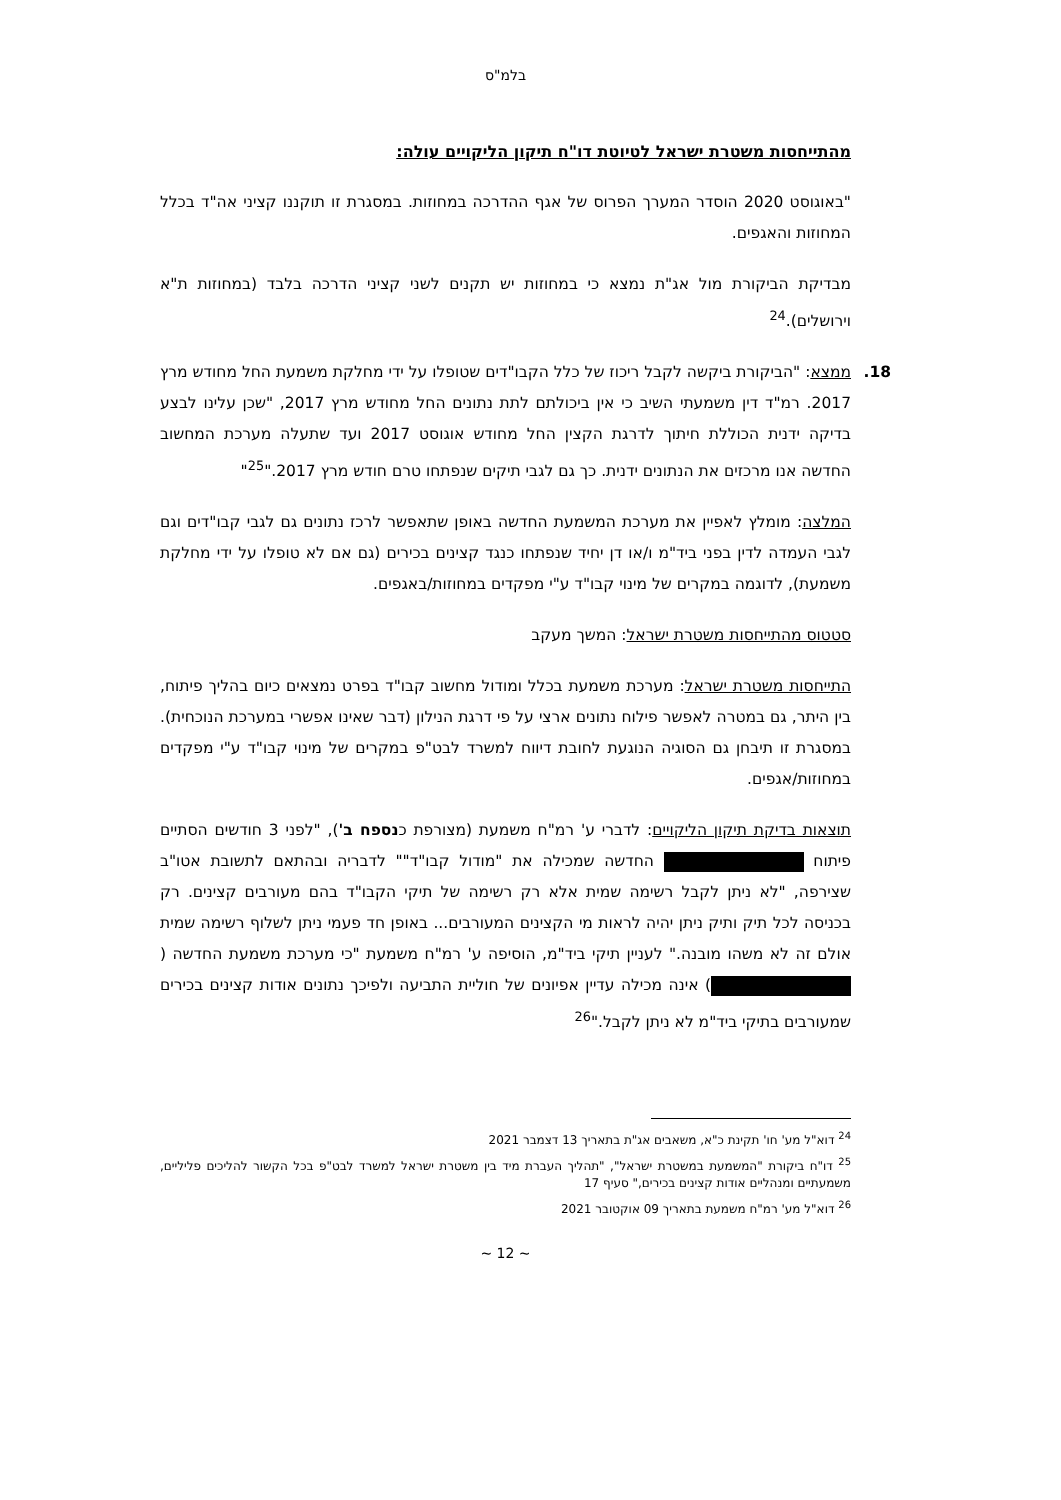בלמ"ס
מהתייחסות משטרת ישראל לטיוטת דו"ח תיקון הליקויים עולה:
"באוגוסט 2020 הוסדר המערך הפרוס של אגף ההדרכה במחוזות. במסגרת זו תוקננו קציני אה"ד בכלל המחוזות והאגפים.
מבדיקת הביקורת מול אג"ת נמצא כי במחוזות יש תקנים לשני קציני הדרכה בלבד (במחוזות ת"א וירושלים).<sup>24</sup>
18.
ממצא: "הביקורת ביקשה לקבל ריכוז של כלל הקבו"דים שטופלו על ידי מחלקת משמעת החל מחודש מרץ 2017. רמ"ד דין משמעתי השיב כי אין ביכולתם לתת נתונים החל מחודש מרץ 2017, "שכן עלינו לבצע בדיקה ידנית הכוללת חיתוך לדרגת הקצין החל מחודש אוגוסט 2017 ועד שתעלה מערכת המחשוב החדשה אנו מרכזים את הנתונים ידנית. כך גם לגבי תיקים שנפתחו טרם חודש מרץ 2017."<sup>25</sup>"
המלצה: מומלץ לאפיין את מערכת המשמעת החדשה באופן שתאפשר לרכז נתונים גם לגבי קבו"דים וגם לגבי העמדה לדין בפני ביד"מ ו/או דן יחיד שנפתחו כנגד קצינים בכירים (גם אם לא טופלו על ידי מחלקת משמעת), לדוגמה במקרים של מינוי קבו"ד ע"י מפקדים במחוזות/באגפים.
סטטוס מהתייחסות משטרת ישראל: המשך מעקב
התייחסות משטרת ישראל: מערכת משמעת בכלל ומודול מחשוב קבו"ד בפרט נמצאים כיום בהליך פיתוח, בין היתר, גם במטרה לאפשר פילוח נתונים ארצי על פי דרגת הנילון (דבר שאינו אפשרי במערכת הנוכחית). במסגרת זו תיבחן גם הסוגיה הנוגעת לחובת דיווח למשרד לבט"פ במקרים של מינוי קבו"ד ע"י מפקדים במחוזות/אגפים.
תוצאות בדיקת תיקון הליקויים: לדברי ע' רמ"ח משמעת (מצורפת כנספח ב'), "לפני 3 חודשים הסתיים פיתוח החדשה שמכילה את "מודול קבו"ד"" לדבריה ובהתאם לתשובת אטו"ב שצירפה, "לא ניתן לקבל רשימה שמית אלא רק רשימה של תיקי הקבו"ד בהם מעורבים קצינים. רק בכניסה לכל תיק ותיק ניתן יהיה לראות מי הקצינים המעורבים... באופן חד פעמי ניתן לשלוף רשימה שמית אולם זה לא משהו מובנה." לעניין תיקי ביד"מ, הוסיפה ע' רמ"ח משמעת "כי מערכת משמעת החדשה ( ) אינה מכילה עדיין אפיונים של חוליית התביעה ולפיכך נתונים אודות קצינים בכירים שמעורבים בתיקי ביד"מ לא ניתן לקבל."<sup>26</sup>
<sup>24</sup> דוא"ל מע' חו' תקינת כ"א, משאבים אג"ת בתאריך 13 דצמבר 2021
<sup>25</sup> דו"ח ביקורת "המשמעת במשטרת ישראל", "תהליך העברת מיד בין משטרת ישראל למשרד לבט"פ בכל הקשור להליכים פליליים, משמעתיים ומנהליים אודות קצינים בכירים," סעיף 17
<sup>26</sup> דוא"ל מע' רמ"ח משמעת בתאריך 09 אוקטובר 2021
~ 12 ~